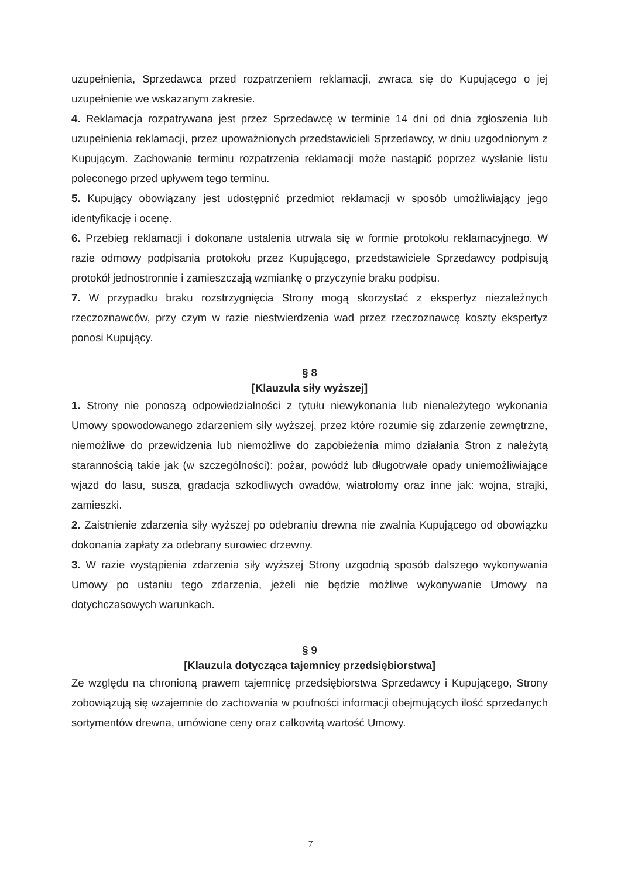uzupełnienia, Sprzedawca przed rozpatrzeniem reklamacji, zwraca się do Kupującego o jej uzupełnienie we wskazanym zakresie.
4. Reklamacja rozpatrywana jest przez Sprzedawcę w terminie 14 dni od dnia zgłoszenia lub uzupełnienia reklamacji, przez upoważnionych przedstawicieli Sprzedawcy, w dniu uzgodnionym z Kupującym. Zachowanie terminu rozpatrzenia reklamacji może nastąpić poprzez wysłanie listu poleconego przed upływem tego terminu.
5. Kupujący obowiązany jest udostępnić przedmiot reklamacji w sposób umożliwiający jego identyfikację i ocenę.
6. Przebieg reklamacji i dokonane ustalenia utrwala się w formie protokołu reklamacyjnego. W razie odmowy podpisania protokołu przez Kupującego, przedstawiciele Sprzedawcy podpisują protokół jednostronnie i zamieszczają wzmiankę o przyczynie braku podpisu.
7. W przypadku braku rozstrzygnięcia Strony mogą skorzystać z ekspertyz niezależnych rzeczoznawców, przy czym w razie niestwierdzenia wad przez rzeczoznawcę koszty ekspertyz ponosi Kupujący.
§ 8
[Klauzula siły wyższej]
1. Strony nie ponoszą odpowiedzialności z tytułu niewykonania lub nienależytego wykonania Umowy spowodowanego zdarzeniem siły wyższej, przez które rozumie się zdarzenie zewnętrzne, niemożliwe do przewidzenia lub niemożliwe do zapobieżenia mimo działania Stron z należytą starannością takie jak (w szczególności): pożar, powódź lub długotrwałe opady uniemożliwiające wjazd do lasu, susza, gradacja szkodliwych owadów, wiatrołomy oraz inne jak: wojna, strajki, zamieszki.
2. Zaistnienie zdarzenia siły wyższej po odebraniu drewna nie zwalnia Kupującego od obowiązku dokonania zapłaty za odebrany surowiec drzewny.
3. W razie wystąpienia zdarzenia siły wyższej Strony uzgodnią sposób dalszego wykonywania Umowy po ustaniu tego zdarzenia, jeżeli nie będzie możliwe wykonywanie Umowy na dotychczasowych warunkach.
§ 9
[Klauzula dotycząca tajemnicy przedsiębiorstwa]
Ze względu na chronioną prawem tajemnicę przedsiębiorstwa Sprzedawcy i Kupującego, Strony zobowiązują się wzajemnie do zachowania w poufności informacji obejmujących ilość sprzedanych sortymentów drewna, umówione ceny oraz całkowitą wartość Umowy.
7